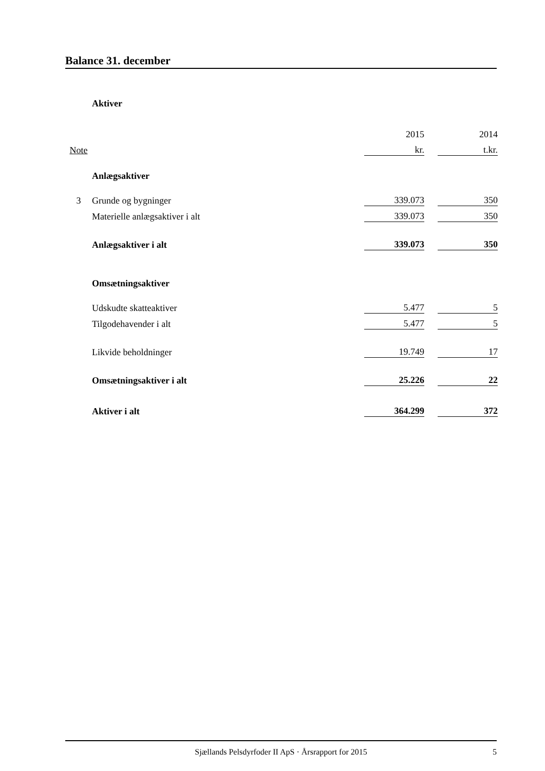Balance 31. december
| | Aktiver | | | |
| | | 2015 | | 2014 |
| Note | | kr. | | t.kr. |
| | Anlægsaktiver | | | |
| 3 | Grunde og bygninger | 339.073 | | 350 |
| | Materielle anlægsaktiver i alt | 339.073 | | 350 |
| | Anlægsaktiver i alt | 339.073 | | 350 |
| | Omsætningsaktiver | | | |
| | Udskudte skatteaktiver | 5.477 | | 5 |
| | Tilgodehavender i alt | 5.477 | | 5 |
| | Likvide beholdninger | 19.749 | | 17 |
| | Omsætningsaktiver i alt | 25.226 | | 22 |
| | Aktiver i alt | 364.299 | | 372 |
Sjællands Pelsdyrfoder II ApS · Årsrapport for 2015 5